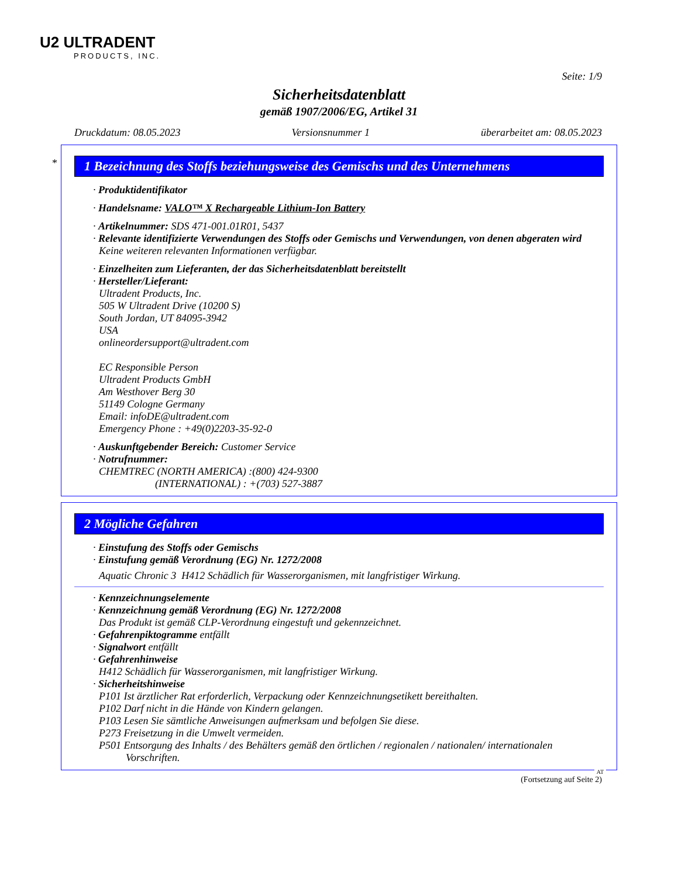U2 ULTRADENT
PRODUCTS, INC.
Seite: 1/9
Sicherheitsdatenblatt
gemäß 1907/2006/EG, Artikel 31
Druckdatum: 08.05.2023 Versionsnummer 1 überarbeitet am: 08.05.2023
*
1 Bezeichnung des Stoffs beziehungsweise des Gemischs und des Unternehmens
· Produktidentifikator
· Handelsname: VALO™ X Rechargeable Lithium-Ion Battery
· Artikelnummer: SDS 471-001.01R01, 5437
· Relevante identifizierte Verwendungen des Stoffs oder Gemischs und Verwendungen, von denen abgeraten wird
Keine weiteren relevanten Informationen verfügbar.
· Einzelheiten zum Lieferanten, der das Sicherheitsdatenblatt bereitstellt
· Hersteller/Lieferant:
Ultradent Products, Inc.
505 W Ultradent Drive (10200 S)
South Jordan, UT 84095-3942
USA
onlineordersupport@ultradent.com
EC Responsible Person
Ultradent Products GmbH
Am Westhover Berg 30
51149 Cologne Germany
Email: infoDE@ultradent.com
Emergency Phone : +49(0)2203-35-92-0
· Auskunftgebender Bereich: Customer Service
· Notrufnummer:
CHEMTREC (NORTH AMERICA) :(800) 424-9300
(INTERNATIONAL) : +(703) 527-3887
2 Mögliche Gefahren
· Einstufung des Stoffs oder Gemischs
· Einstufung gemäß Verordnung (EG) Nr. 1272/2008
Aquatic Chronic 3 H412 Schädlich für Wasserorganismen, mit langfristiger Wirkung.
· Kennzeichnungselemente
· Kennzeichnung gemäß Verordnung (EG) Nr. 1272/2008
Das Produkt ist gemäß CLP-Verordnung eingestuft und gekennzeichnet.
· Gefahrenpiktogramme entfällt
· Signalwort entfällt
· Gefahrenhinweise
H412 Schädlich für Wasserorganismen, mit langfristiger Wirkung.
· Sicherheitshinweise
P101 Ist ärztlicher Rat erforderlich, Verpackung oder Kennzeichnungsetikett bereithalten.
P102 Darf nicht in die Hände von Kindern gelangen.
P103 Lesen Sie sämtliche Anweisungen aufmerksam und befolgen Sie diese.
P273 Freisetzung in die Umwelt vermeiden.
P501 Entsorgung des Inhalts / des Behälters gemäß den örtlichen / regionalen / nationalen/ internationalen
Vorschriften.
AT
(Fortsetzung auf Seite 2)